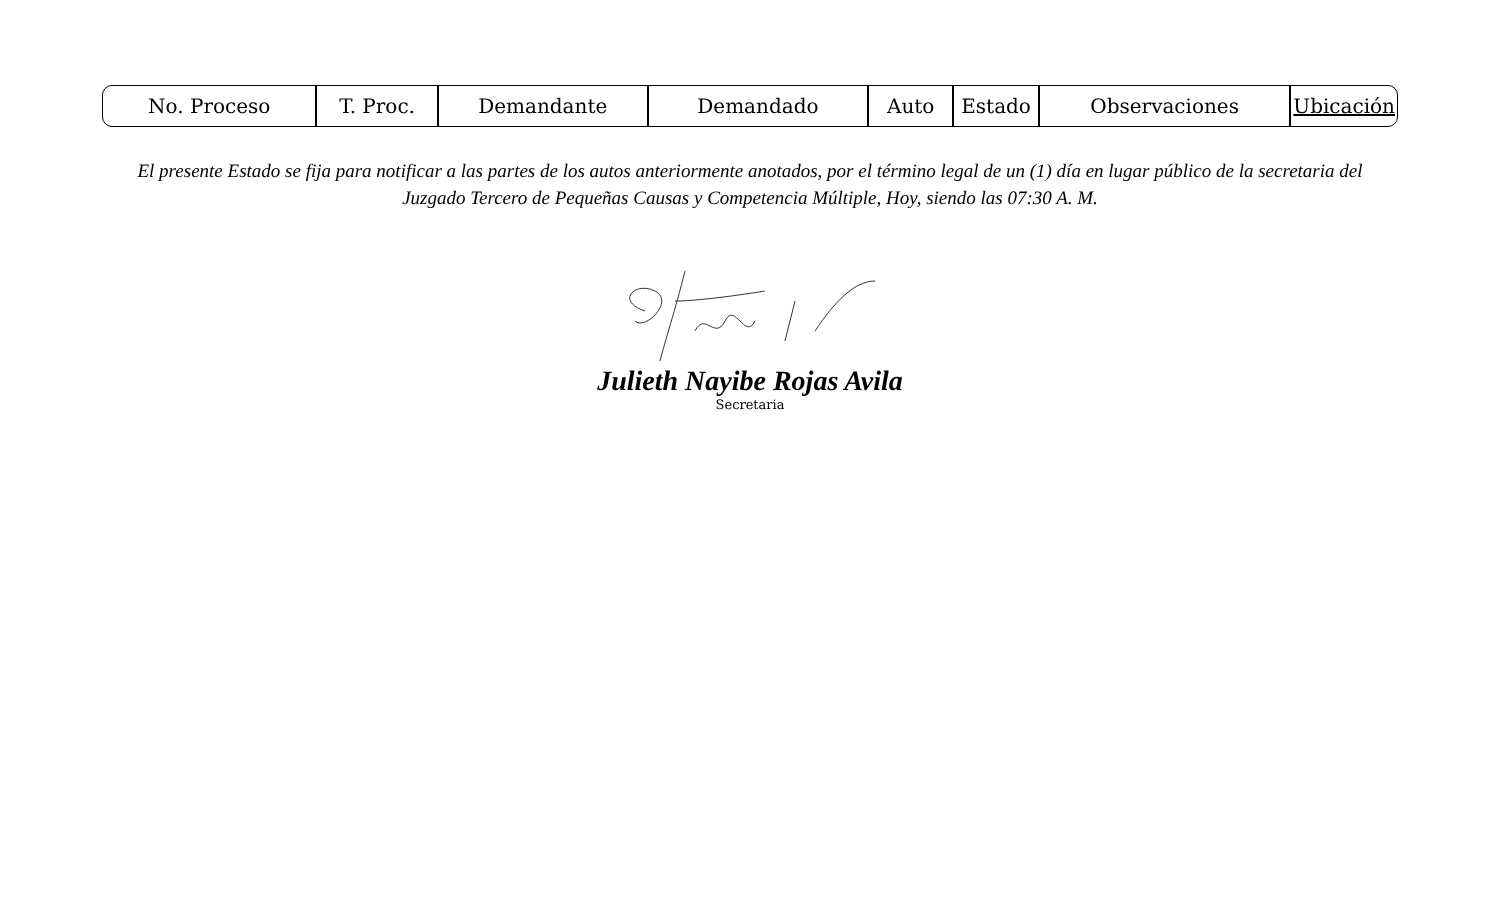| No. Proceso | T. Proc. | Demandante | Demandado | Auto | Estado | Observaciones | Ubicación |
| --- | --- | --- | --- | --- | --- | --- | --- |
El presente Estado se fija para notificar a las partes de los autos anteriormente anotados, por el término legal de un (1) día en lugar público de la secretaria del Juzgado Tercero de Pequeñas Causas y Competencia Múltiple, Hoy, siendo las 07:30 A. M.
Julieth Nayibe Rojas Avila
Secretaria